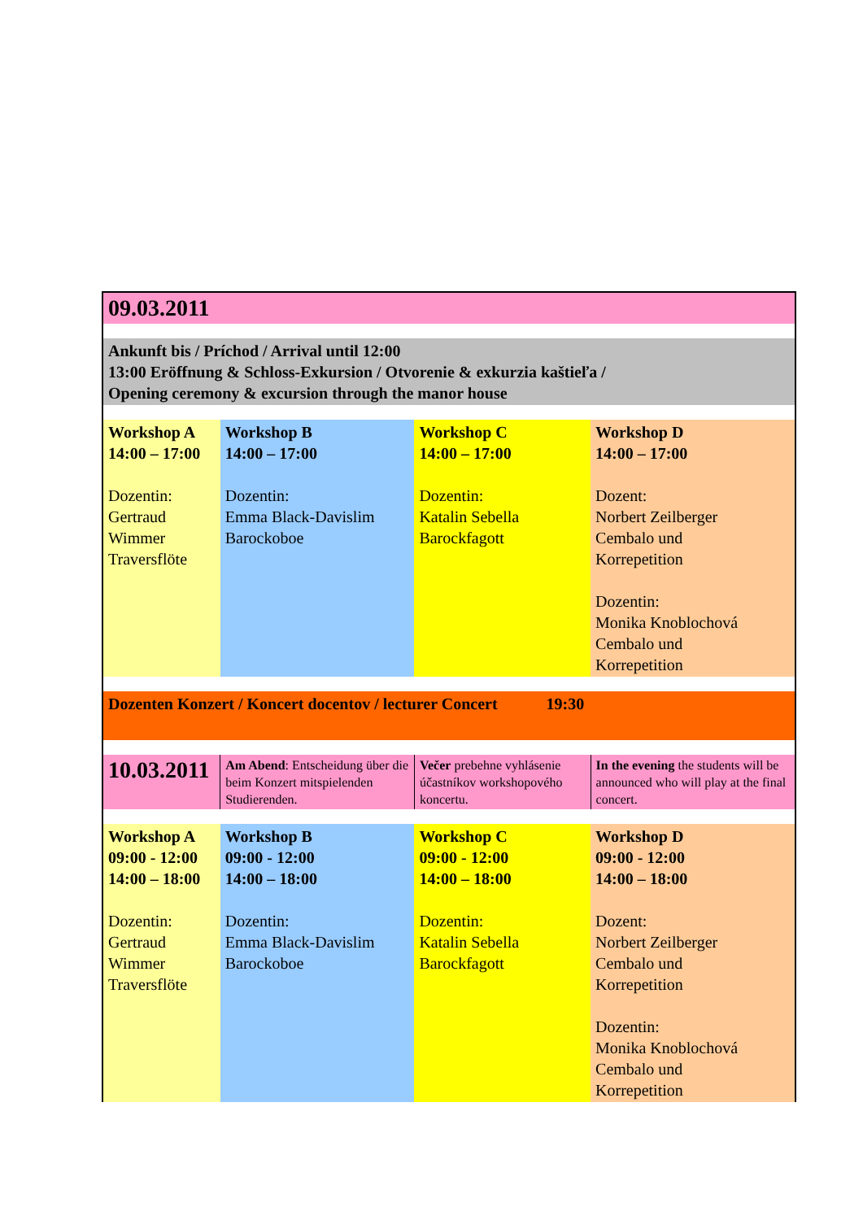| 09.03.2011 | | | |
| Ankunft bis / Príchod / Arrival until 12:00 13:00 Eröffnung & Schloss-Exkursion / Otvorenie & exkurzia kaštieľa / Opening ceremony & excursion through the manor house | | | |
| Workshop A 14:00 – 17:00 Dozentin: Gertraud Wimmer Traversflöte | Workshop B 14:00 – 17:00 Dozentin: Emma Black-Davislim Barockoboe | Workshop C 14:00 – 17:00 Dozentin: Katalin Sebella Barockfagott | Workshop D 14:00 – 17:00 Dozent: Norbert Zeilberger Cembalo und Korrepetition Dozentin: Monika Knoblochová Cembalo und Korrepetition |
| Dozenten Konzert / Koncert docentov / lecturer Concert 19:30 | | | |
| 10.03.2011 | Am Abend : Entscheidung über die beim Konzert mitspielenden Studierenden. | Večer prebehne vyhlásenie účastníkov workshopového koncertu. | In the evening the students will be announced who will play at the final concert. |
| Workshop A 09:00 - 12:00 14:00 – 18:00 Dozentin: Gertraud Wimmer Traversflöte | Workshop B 09:00 - 12:00 14:00 – 18:00 Dozentin: Emma Black-Davislim Barockoboe | Workshop C 09:00 - 12:00 14:00 – 18:00 Dozentin: Katalin Sebella Barockfagott | Workshop D 09:00 - 12:00 14:00 – 18:00 Dozent: Norbert Zeilberger Cembalo und Korrepetition Dozentin: Monika Knoblochová Cembalo und Korrepetition |